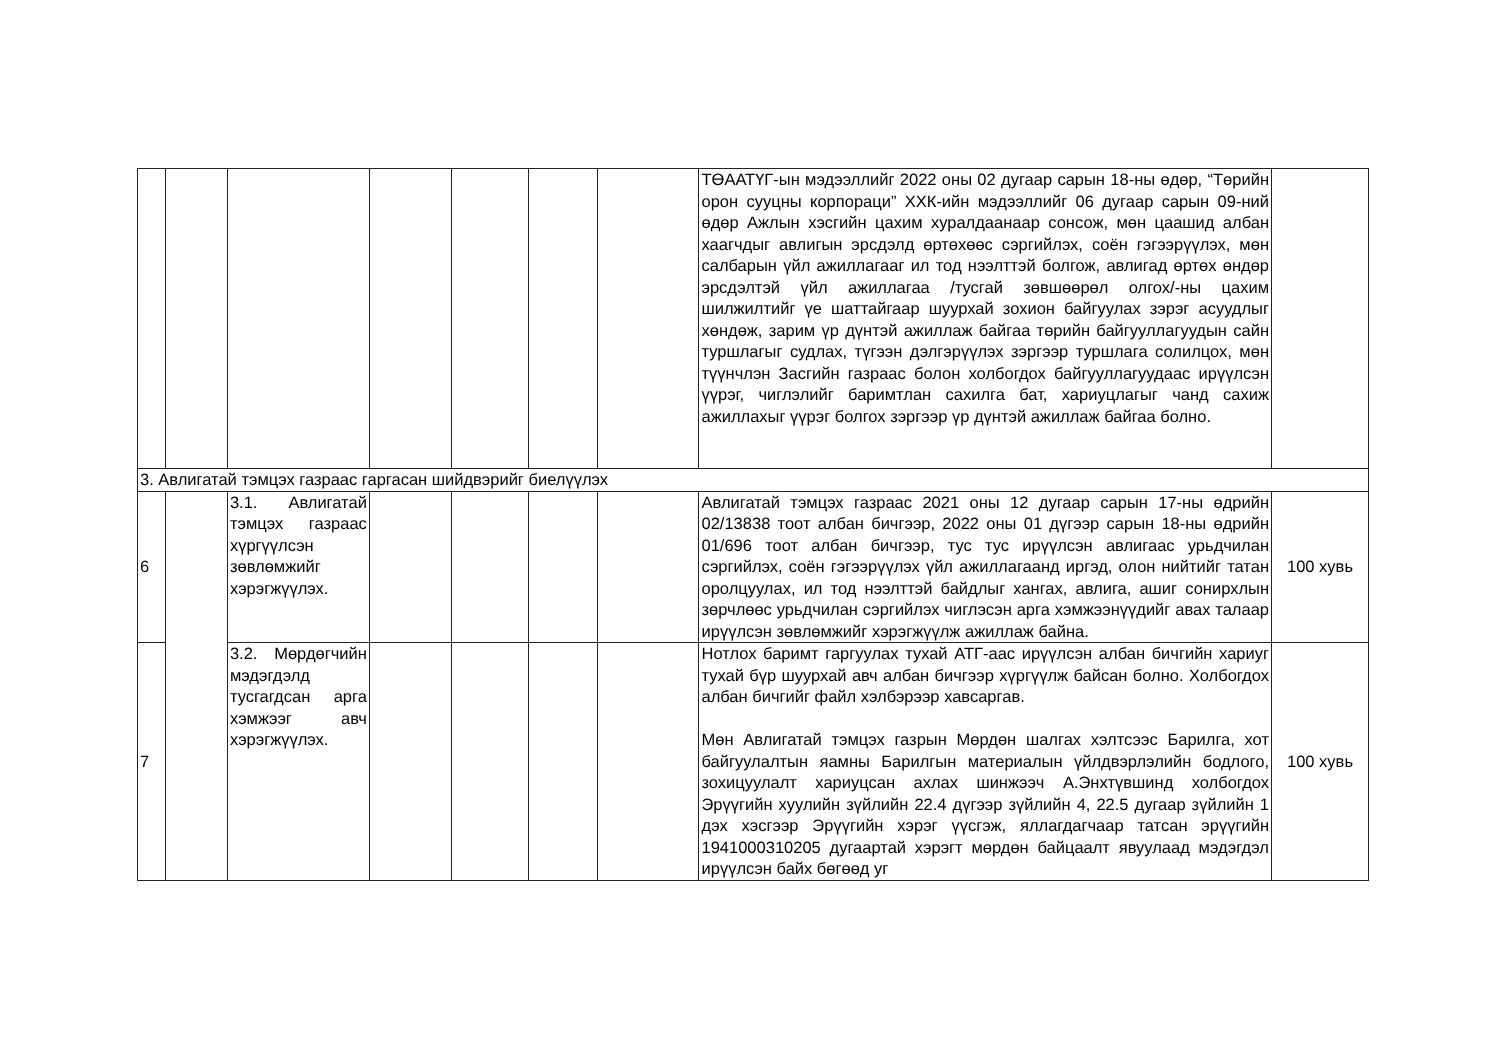| | | | | | | | ТӨААТҮГ-ын мэдээллийг 2022 оны 02 дугаар сарын 18-ны өдөр, “Төрийн орон сууцны корпораци” ХХК-ийн мэдээллийг 06 дугаар сарын 09-ний өдөр Ажлын хэсгийн цахим хуралдаанаар сонсож, мөн цаашид албан хаагчдыг авлигын эрсдэлд өртөхөөс сэргийлэх, соён гэгээрүүлэх, мөн салбарын үйл ажиллагааг ил тод нээлттэй болгож, авлигад өртөх өндөр эрсдэлтэй үйл ажиллагаа /тусгай зөвшөөрөл олгох/-ны цахим шилжилтийг үе шаттайгаар шуурхай зохион байгуулах зэрэг асуудлыг хөндөж, зарим үр дүнтэй ажиллаж байгаа төрийн байгууллагуудын сайн туршлагыг судлах, түгээн дэлгэрүүлэх зэргээр туршлага солилцох, мөн түүнчлэн Засгийн газраас болон холбогдох байгууллагуудаас ирүүлсэн үүрэг, чиглэлийг баримтлан сахилга бат, хариуцлагыг чанд сахиж ажиллахыг үүрэг болгох зэргээр үр дүнтэй ажиллаж байгаа болно. | |
| 3. Авлигатай тэмцэх газраас гаргасан шийдвэрийг биелүүлэх | | | | | | | | |
| 6 | | 3.1. Авлигатай тэмцэх газраас хүргүүлсэн зөвлөмжийг хэрэгжүүлэх. | | | | | Авлигатай тэмцэх газраас 2021 оны 12 дугаар сарын 17-ны өдрийн 02/13838 тоот албан бичгээр, 2022 оны 01 дүгээр сарын 18-ны өдрийн 01/696 тоот албан бичгээр, тус тус ирүүлсэн авлигаас урьдчилан сэргийлэх, соён гэгээрүүлэх үйл ажиллагаанд иргэд, олон нийтийг татан оролцуулах, ил тод нээлттэй байдлыг хангах, авлига, ашиг сонирхлын зөрчлөөс урьдчилан сэргийлэх чиглэсэн арга хэмжээнүүдийг авах талаар ирүүлсэн зөвлөмжийг хэрэгжүүлж ажиллаж байна. | 100 хувь |
| 7 | | 3.2. Мөрдөгчийн мэдэгдэлд тусгагдсан арга хэмжээг авч хэрэгжүүлэх. | | | | | Нотлох баримт гаргуулах тухай АТГ-аас ирүүлсэн албан бичгийн хариуг тухай бүр шуурхай авч албан бичгээр хүргүүлж байсан болно. Холбогдох албан бичгийг файл хэлбэрээр хавсаргав. Мөн Авлигатай тэмцэх газрын Мөрдөн шалгах хэлтсээс Барилга, хот байгуулалтын яамны Барилгын материалын үйлдвэрлэлийн бодлого, зохицуулалт хариуцсан ахлах шинжээч А.Энхтүвшинд холбогдох Эрүүгийн хуулийн зүйлийн 22.4 дүгээр зүйлийн 4, 22.5 дугаар зүйлийн 1 дэх хэсгээр Эрүүгийн хэрэг үүсгэж, яллагдагчаар татсан эрүүгийн 1941000310205 дугаартай хэрэгт мөрдөн байцаалт явуулаад мэдэгдэл ирүүлсэн байх бөгөөд уг | 100 хувь |